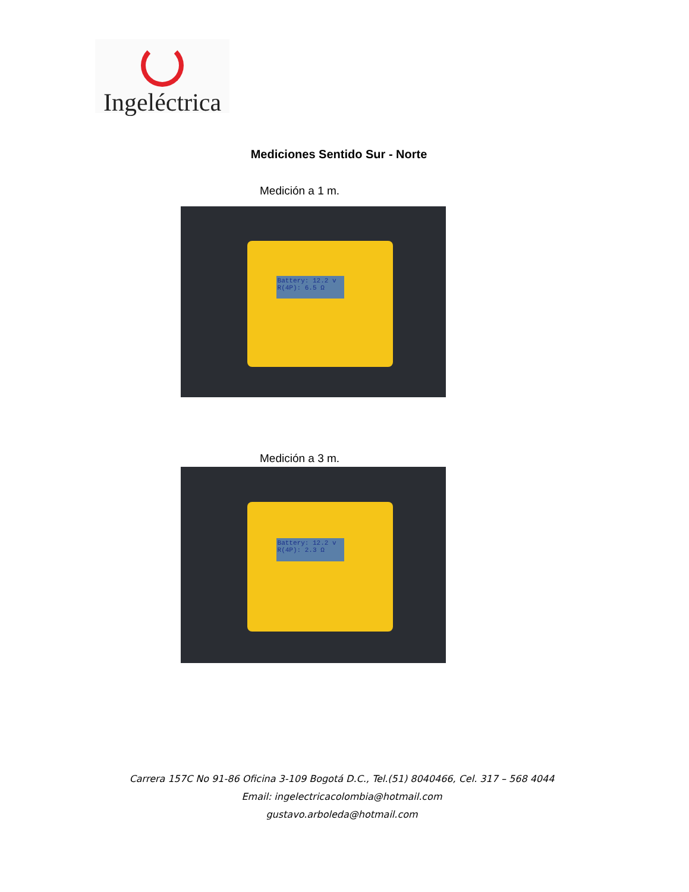Ingeléctrica
Mediciones Sentido Sur - Norte
Medición a 1 m.
Battery: 12.2 v
R(4P): 6.5 Ω
Medición a 3 m.
Battery: 12.2 v
R(4P): 2.3 Ω
Carrera 157C No 91-86 Oficina 3-109 Bogotá D.C., Tel.(51) 8040466, Cel. 317 – 568 4044
Email: ingelectricacolombia@hotmail.com
gustavo.arboleda@hotmail.com